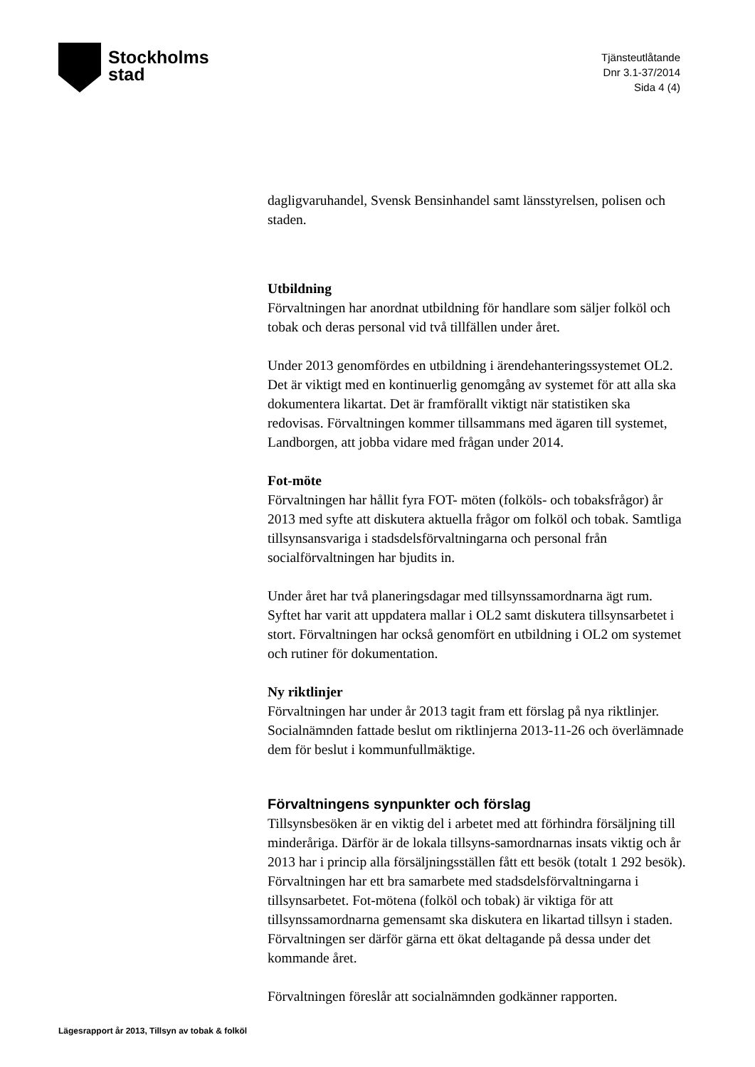Stockholms
stad
Tjänsteutlåtande
Dnr 3.1-37/2014
Sida 4 (4)
dagligvaruhandel, Svensk Bensinhandel samt länsstyrelsen, polisen och staden.
Utbildning
Förvaltningen har anordnat utbildning för handlare som säljer folköl och tobak och deras personal vid två tillfällen under året.
Under 2013 genomfördes en utbildning i ärendehanteringssystemet OL2. Det är viktigt med en kontinuerlig genomgång av systemet för att alla ska dokumentera likartat. Det är framförallt viktigt när statistiken ska redovisas. Förvaltningen kommer tillsammans med ägaren till systemet, Landborgen, att jobba vidare med frågan under 2014.
Fot-möte
Förvaltningen har hållit fyra FOT- möten (folköls- och tobaksfrågor) år 2013 med syfte att diskutera aktuella frågor om folköl och tobak. Samtliga tillsynsansvariga i stadsdelsförvaltningarna och personal från socialförvaltningen har bjudits in.
Under året har två planeringsdagar med tillsynssamordnarna ägt rum. Syftet har varit att uppdatera mallar i OL2 samt diskutera tillsynsarbetet i stort. Förvaltningen har också genomfört en utbildning i OL2 om systemet och rutiner för dokumentation.
Ny riktlinjer
Förvaltningen har under år 2013 tagit fram ett förslag på nya riktlinjer. Socialnämnden fattade beslut om riktlinjerna 2013-11-26 och överlämnade dem för beslut i kommunfullmäktige.
Förvaltningens synpunkter och förslag
Tillsynsbesöken är en viktig del i arbetet med att förhindra försäljning till minderåriga. Därför är de lokala tillsyns-samordnarnas insats viktig och år 2013 har i princip alla försäljningsställen fått ett besök (totalt 1 292 besök). Förvaltningen har ett bra samarbete med stadsdelsförvaltningarna i tillsynsarbetet. Fot-mötena (folköl och tobak) är viktiga för att tillsynssamordnarna gemensamt ska diskutera en likartad tillsyn i staden. Förvaltningen ser därför gärna ett ökat deltagande på dessa under det kommande året.
Förvaltningen föreslår att socialnämnden godkänner rapporten.
Lägesrapport år 2013, Tillsyn av tobak & folköl